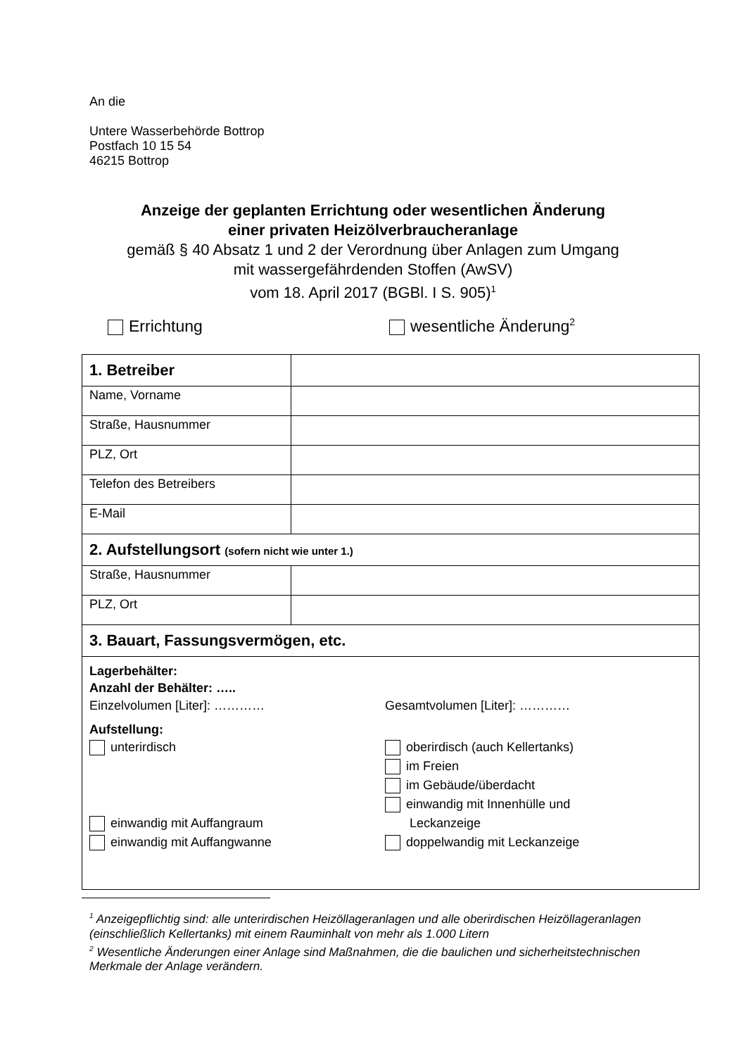An die
Untere Wasserbehörde Bottrop
Postfach 10 15 54
46215 Bottrop
Anzeige der geplanten Errichtung oder wesentlichen Änderung
einer privaten Heizölverbraucheranlage
gemäß § 40 Absatz 1 und 2 der Verordnung über Anlagen zum Umgang
mit wassergefährdenden Stoffen (AwSV)
vom 18. April 2017 (BGBl. I S. 905)<sup>1</sup>
Errichtung wesentliche Änderung<sup>2</sup>
| 1. Betreiber | |
| Name, Vorname | |
| Straße, Hausnummer | |
| PLZ, Ort | |
| Telefon des Betreibers | |
| E-Mail | |
| 2. Aufstellungsort (sofern nicht wie unter 1.) | |
| Straße, Hausnummer | |
| PLZ, Ort | |
| 3. Bauart, Fassungsvermögen, etc. | |
| Lagerbehälter: Anzahl der Behälter: ….. Einzelvolumen [Liter]: ………… Gesamtvolumen [Liter]: ………… Aufstellung: unterirdisch einwandig mit Auffangraum einwandig mit Auffangwanne oberirdisch (auch Kellertanks) im Freien im Gebäude/überdacht einwandig mit Innenhülle und Leckanzeige doppelwandig mit Leckanzeige | |
<sup>1</sup> Anzeigepflichtig sind: alle unterirdischen Heizöllageranlagen und alle oberirdischen Heizöllageranlagen (einschließlich Kellertanks) mit einem Rauminhalt von mehr als 1.000 Litern
<sup>2</sup> Wesentliche Änderungen einer Anlage sind Maßnahmen, die die baulichen und sicherheitstechnischen Merkmale der Anlage verändern.